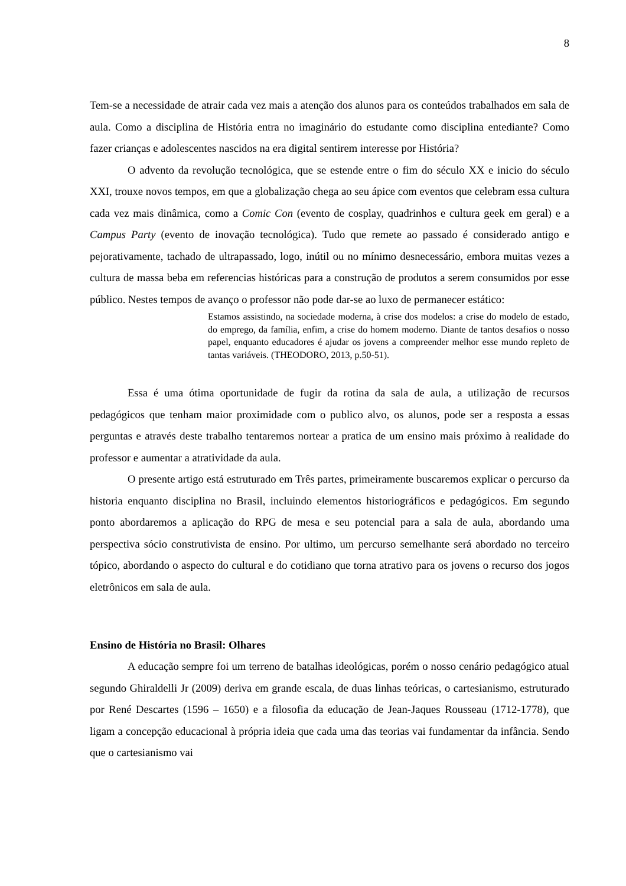8
Tem-se a necessidade de atrair cada vez mais a atenção dos alunos para os conteúdos trabalhados em sala de aula. Como a disciplina de História entra no imaginário do estudante como disciplina entediante? Como fazer crianças e adolescentes nascidos na era digital sentirem interesse por História?
O advento da revolução tecnológica, que se estende entre o fim do século XX e inicio do século XXI, trouxe novos tempos, em que a globalização chega ao seu ápice com eventos que celebram essa cultura cada vez mais dinâmica, como a Comic Con (evento de cosplay, quadrinhos e cultura geek em geral) e a Campus Party (evento de inovação tecnológica). Tudo que remete ao passado é considerado antigo e pejorativamente, tachado de ultrapassado, logo, inútil ou no mínimo desnecessário, embora muitas vezes a cultura de massa beba em referencias históricas para a construção de produtos a serem consumidos por esse público. Nestes tempos de avanço o professor não pode dar-se ao luxo de permanecer estático:
Estamos assistindo, na sociedade moderna, à crise dos modelos: a crise do modelo de estado, do emprego, da família, enfim, a crise do homem moderno. Diante de tantos desafios o nosso papel, enquanto educadores é ajudar os jovens a compreender melhor esse mundo repleto de tantas variáveis. (THEODORO, 2013, p.50-51).
Essa é uma ótima oportunidade de fugir da rotina da sala de aula, a utilização de recursos pedagógicos que tenham maior proximidade com o publico alvo, os alunos, pode ser a resposta a essas perguntas e através deste trabalho tentaremos nortear a pratica de um ensino mais próximo à realidade do professor e aumentar a atratividade da aula.
O presente artigo está estruturado em Três partes, primeiramente buscaremos explicar o percurso da historia enquanto disciplina no Brasil, incluindo elementos historiográficos e pedagógicos. Em segundo ponto abordaremos a aplicação do RPG de mesa e seu potencial para a sala de aula, abordando uma perspectiva sócio construtivista de ensino. Por ultimo, um percurso semelhante será abordado no terceiro tópico, abordando o aspecto do cultural e do cotidiano que torna atrativo para os jovens o recurso dos jogos eletrônicos em sala de aula.
Ensino de História no Brasil: Olhares
A educação sempre foi um terreno de batalhas ideológicas, porém o nosso cenário pedagógico atual segundo Ghiraldelli Jr (2009) deriva em grande escala, de duas linhas teóricas, o cartesianismo, estruturado por René Descartes (1596 – 1650) e a filosofia da educação de Jean-Jaques Rousseau (1712-1778), que ligam a concepção educacional à própria ideia que cada uma das teorias vai fundamentar da infância. Sendo que o cartesianismo vai